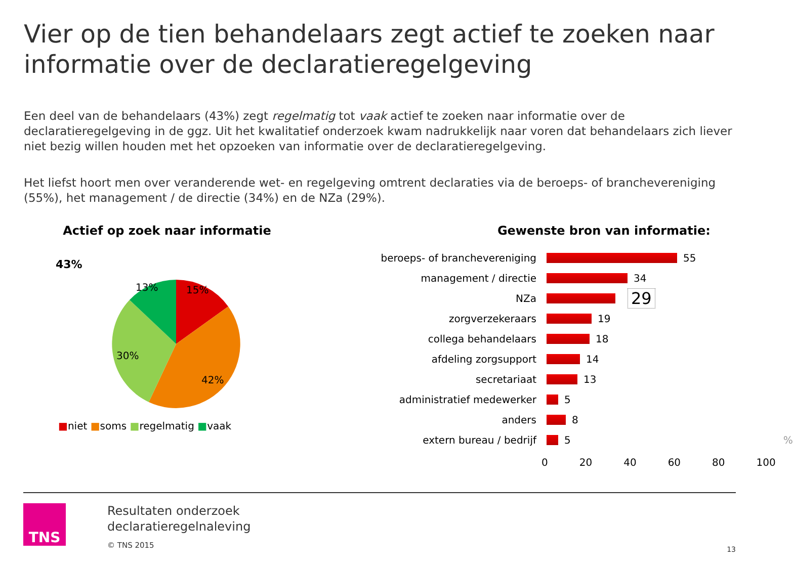Vier op de tien behandelaars zegt actief te zoeken naar informatie over de declaratieregelgeving
Een deel van de behandelaars (43%) zegt regelmatig tot vaak actief te zoeken naar informatie over de declaratieregelgeving in de ggz. Uit het kwalitatief onderzoek kwam nadrukkelijk naar voren dat behandelaars zich liever niet bezig willen houden met het opzoeken van informatie over de declaratieregelgeving.
Het liefst hoort men over veranderende wet- en regelgeving omtrent declaraties via de beroeps- of branchevereniging (55%), het management / de directie (34%) en de NZa (29%).
Actief op zoek naar informatie
43%
13%
15%
30%
42%
■niet ■soms ■regelmatig ■vaak
Gewenste bron van informatie:
beroeps- of branchevereniging 55
management / directie 34
NZa 29
zorgverzekeraars 19
collega behandelaars 18
afdeling zorgsupport 14
secretariaat 13
administratief medewerker 5
anders 8
extern bureau / bedrijf 5 %
0 20 40 60 80 100
TNS
Resultaten onderzoek
declaratieregelnaleving
© TNS 2015
13